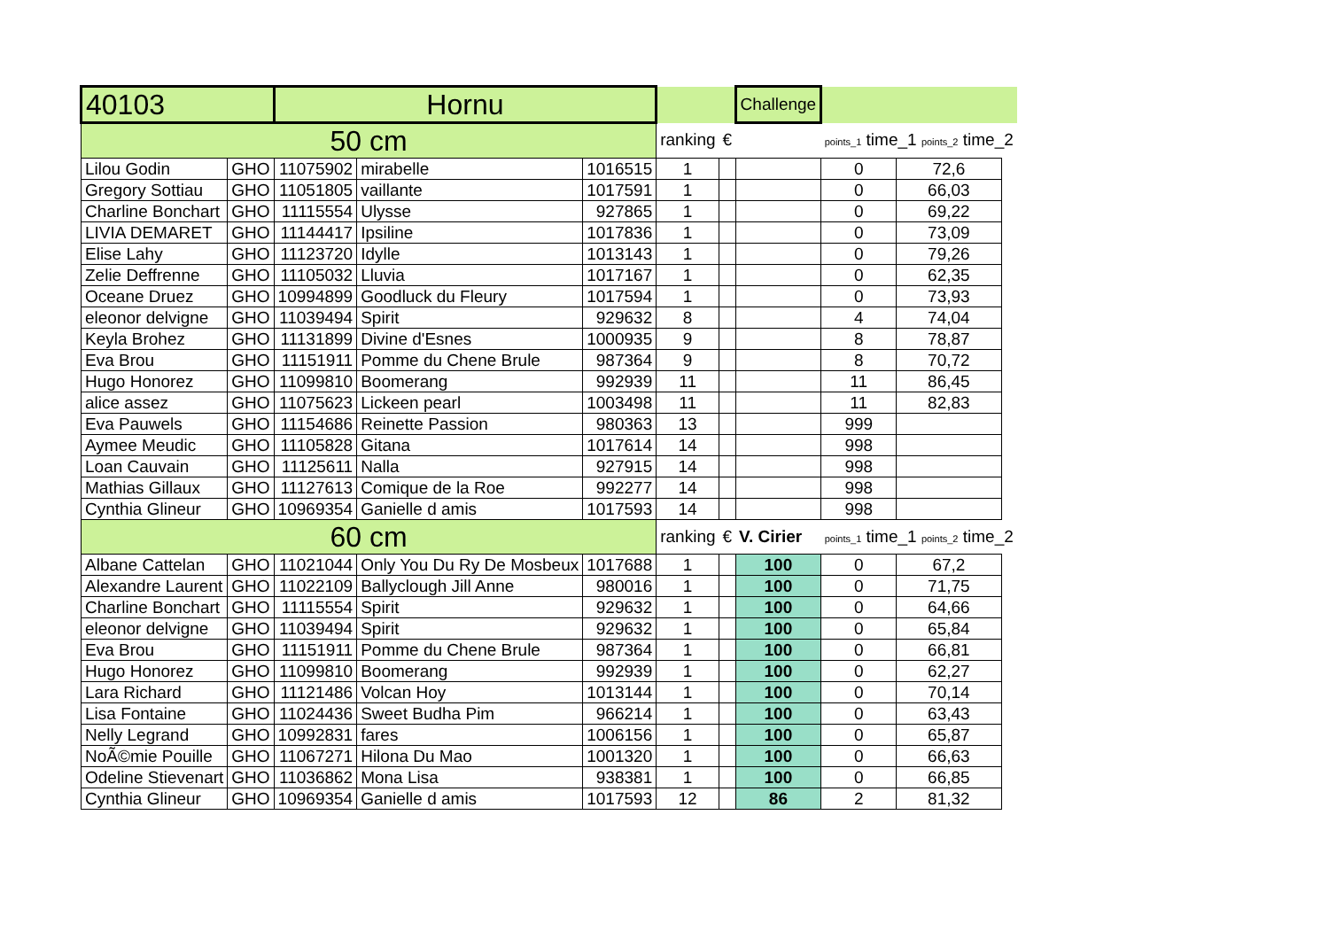| 40103 | | Hornu | | | | | Challenge | | | |
| 50 cm | | | | | ranking | € | | points_1 time_1 points_2 time_2 | | |
| Lilou Godin | GHO | 11075902 | mirabelle | 1016515 | 1 | | | 0 | 72,6 | |
| Gregory Sottiau | GHO | 11051805 | vaillante | 1017591 | 1 | | | 0 | 66,03 | |
| Charline Bonchart | GHO | 11115554 | Ulysse | 927865 | 1 | | | 0 | 69,22 | |
| LIVIA DEMARET | GHO | 11144417 | Ipsiline | 1017836 | 1 | | | 0 | 73,09 | |
| Elise Lahy | GHO | 11123720 | Idylle | 1013143 | 1 | | | 0 | 79,26 | |
| Zelie Deffrenne | GHO | 11105032 | Lluvia | 1017167 | 1 | | | 0 | 62,35 | |
| Oceane Druez | GHO | 10994899 | Goodluck du Fleury | 1017594 | 1 | | | 0 | 73,93 | |
| eleonor delvigne | GHO | 11039494 | Spirit | 929632 | 8 | | | 4 | 74,04 | |
| Keyla Brohez | GHO | 11131899 | Divine d'Esnes | 1000935 | 9 | | | 8 | 78,87 | |
| Eva Brou | GHO | 11151911 | Pomme du Chene Brule | 987364 | 9 | | | 8 | 70,72 | |
| Hugo Honorez | GHO | 11099810 | Boomerang | 992939 | 11 | | | 11 | 86,45 | |
| alice assez | GHO | 11075623 | Lickeen pearl | 1003498 | 11 | | | 11 | 82,83 | |
| Eva Pauwels | GHO | 11154686 | Reinette Passion | 980363 | 13 | | | 999 | | |
| Aymee Meudic | GHO | 11105828 | Gitana | 1017614 | 14 | | | 998 | | |
| Loan Cauvain | GHO | 11125611 | Nalla | 927915 | 14 | | | 998 | | |
| Mathias Gillaux | GHO | 11127613 | Comique de la Roe | 992277 | 14 | | | 998 | | |
| Cynthia Glineur | GHO | 10969354 | Ganielle d amis | 1017593 | 14 | | | 998 | | |
| 60 cm | | | | | ranking | € | V. Cirier | points_1 time_1 points_2 time_2 | | |
| Albane Cattelan | GHO | 11021044 | Only You Du Ry De Mosbeux | 1017688 | 1 | | 100 | 0 | 67,2 | |
| Alexandre Laurent | GHO | 11022109 | Ballyclough Jill Anne | 980016 | 1 | | 100 | 0 | 71,75 | |
| Charline Bonchart | GHO | 11115554 | Spirit | 929632 | 1 | | 100 | 0 | 64,66 | |
| eleonor delvigne | GHO | 11039494 | Spirit | 929632 | 1 | | 100 | 0 | 65,84 | |
| Eva Brou | GHO | 11151911 | Pomme du Chene Brule | 987364 | 1 | | 100 | 0 | 66,81 | |
| Hugo Honorez | GHO | 11099810 | Boomerang | 992939 | 1 | | 100 | 0 | 62,27 | |
| Lara Richard | GHO | 11121486 | Volcan Hoy | 1013144 | 1 | | 100 | 0 | 70,14 | |
| Lisa Fontaine | GHO | 11024436 | Sweet Budha Pim | 966214 | 1 | | 100 | 0 | 63,43 | |
| Nelly Legrand | GHO | 10992831 | fares | 1006156 | 1 | | 100 | 0 | 65,87 | |
| NoÃ©mie Pouille | GHO | 11067271 | Hilona Du Mao | 1001320 | 1 | | 100 | 0 | 66,63 | |
| Odeline Stievenart | GHO | 11036862 | Mona Lisa | 938381 | 1 | | 100 | 0 | 66,85 | |
| Cynthia Glineur | GHO | 10969354 | Ganielle d amis | 1017593 | 12 | | 86 | 2 | 81,32 | |